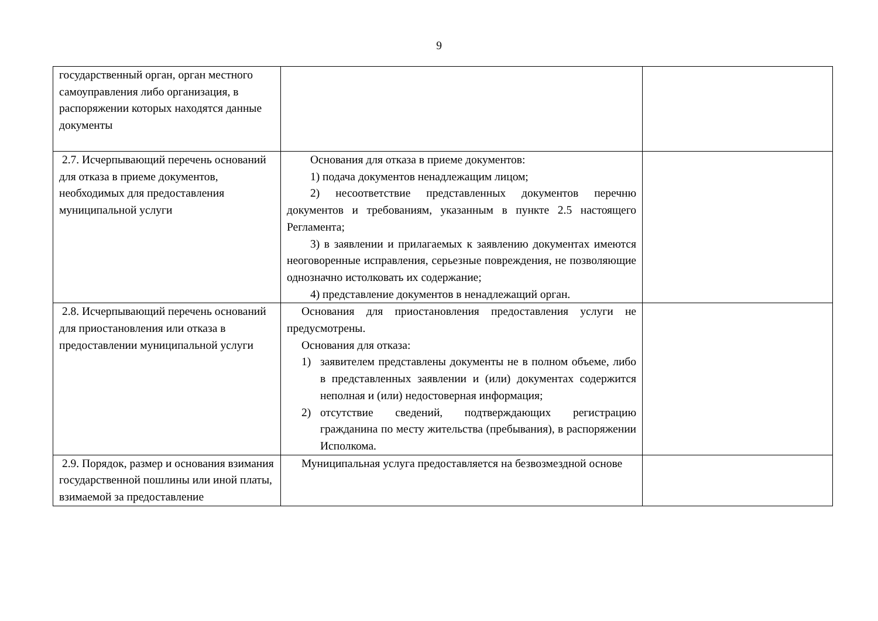9
| государственный орган, орган местного самоуправления либо организация, в распоряжении которых находятся данные документы | | |
| 2.7. Исчерпывающий перечень оснований для отказа в приеме документов, необходимых для предоставления муниципальной услуги | Основания для отказа в приеме документов: 1) подача документов ненадлежащим лицом; 2) несоответствие представленных документов перечню документов и требованиям, указанным в пункте 2.5 настоящего Регламента; 3) в заявлении и прилагаемых к заявлению документах имеются неоговоренные исправления, серьезные повреждения, не позволяющие однозначно истолковать их содержание; 4) представление документов в ненадлежащий орган. | |
| 2.8. Исчерпывающий перечень оснований для приостановления или отказа в предоставлении муниципальной услуги | Основания для приостановления предоставления услуги не предусмотрены. Основания для отказа: 1) заявителем представлены документы не в полном объеме, либо в представленных заявлении и (или) документах содержится неполная и (или) недостоверная информация; 2) отсутствие сведений, подтверждающих регистрацию гражданина по месту жительства (пребывания), в распоряжении Исполкома. | |
| 2.9. Порядок, размер и основания взимания государственной пошлины или иной платы, взимаемой за предоставление | Муниципальная услуга предоставляется на безвозмездной основе | |